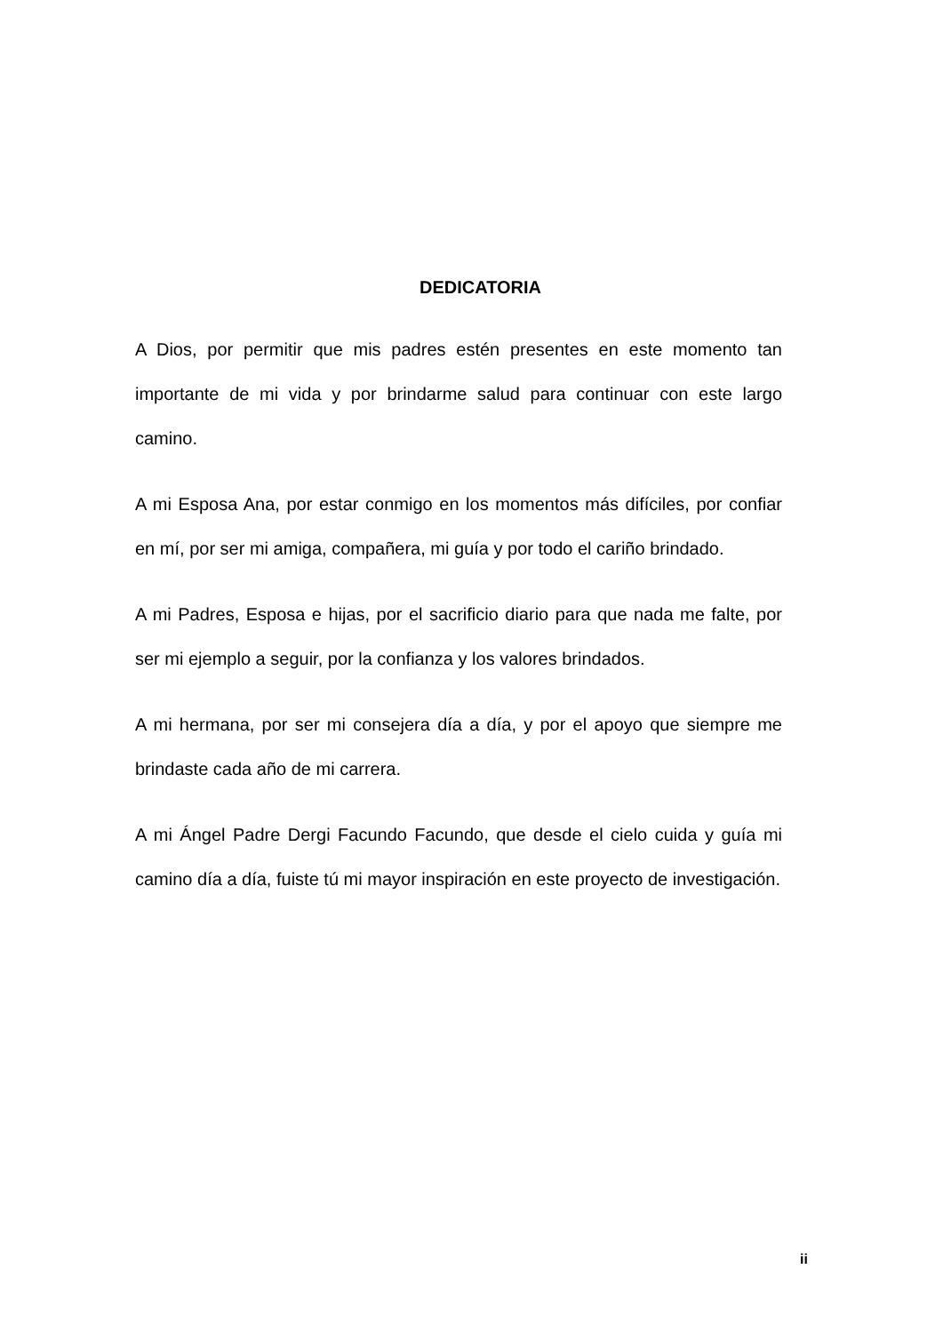DEDICATORIA
A Dios, por permitir que mis padres estén presentes en este momento tan importante de mi vida y por brindarme salud para continuar con este largo camino.
A mi Esposa Ana, por estar conmigo en los momentos más difíciles, por confiar en mí, por ser mi amiga, compañera, mi guía y por todo el cariño brindado.
A mi Padres, Esposa e hijas, por el sacrificio diario para que nada me falte, por ser mi ejemplo a seguir, por la confianza y los valores brindados.
A mi hermana, por ser mi consejera día a día, y por el apoyo que siempre me brindaste cada año de mi carrera.
A mi Ángel Padre Dergi Facundo Facundo, que desde el cielo cuida y guía mi camino día a día, fuiste tú mi mayor inspiración en este proyecto de investigación.
ii